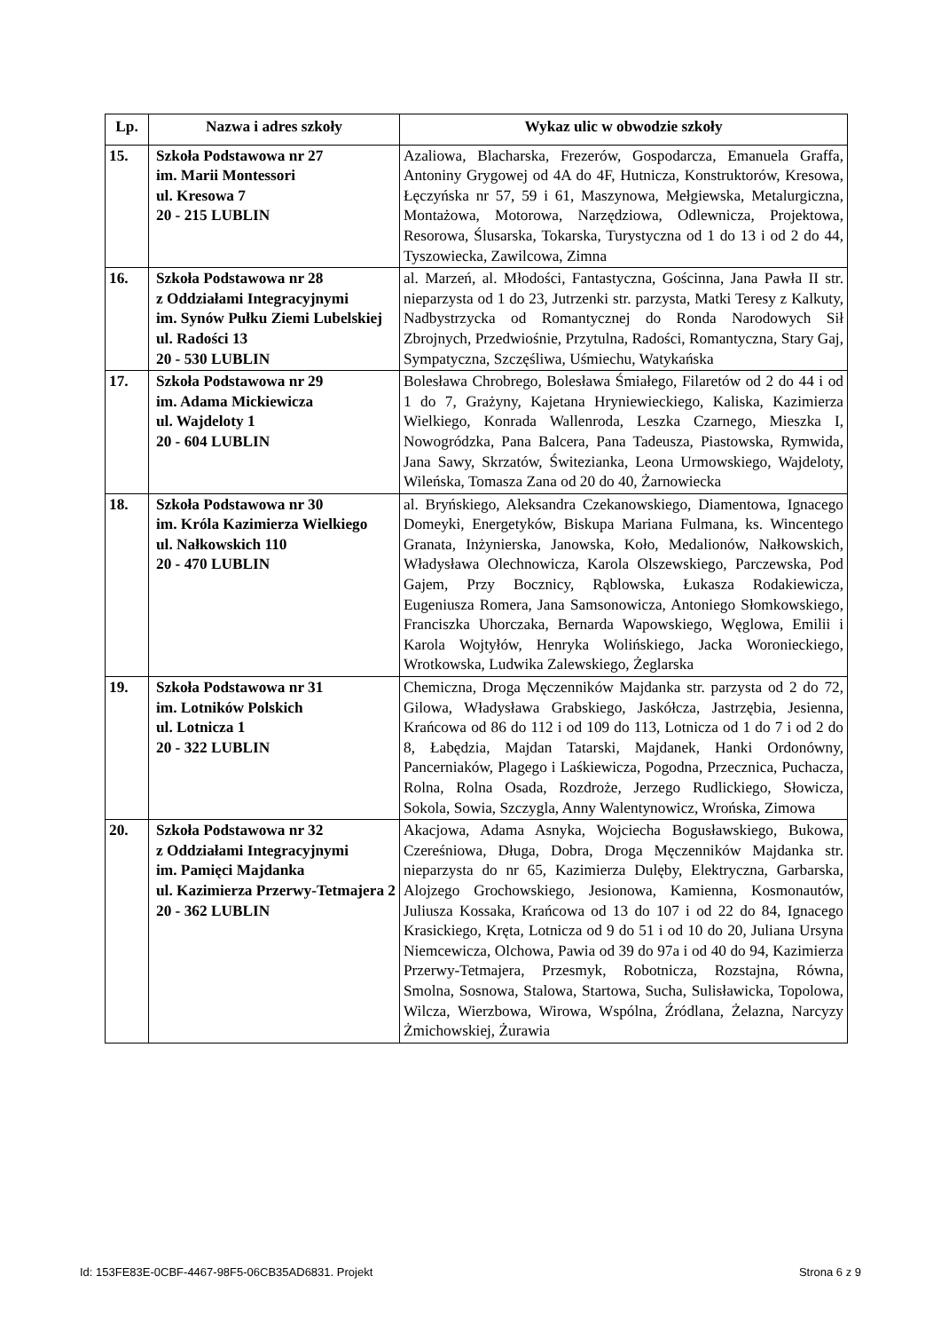| Lp. | Nazwa i adres szkoły | Wykaz ulic w obwodzie szkoły |
| --- | --- | --- |
| 15. | Szkoła Podstawowa nr 27 im. Marii Montessori ul. Kresowa 7 20 - 215 LUBLIN | Azaliowa, Blacharska, Frezerów, Gospodarcza, Emanuela Graffa, Antoniny Grygowej od 4A do 4F, Hutnicza, Konstruktorów, Kresowa, Łęczyńska nr 57, 59 i 61, Maszynowa, Mełgiewska, Metalurgiczna, Montażowa, Motorowa, Narzędziowa, Odlewnicza, Projektowa, Resorowa, Ślusarska, Tokarska, Turystyczna od 1 do 13 i od 2 do 44, Tyszowiecka, Zawilcowa, Zimna |
| 16. | Szkoła Podstawowa nr 28 z Oddziałami Integracyjnymi im. Synów Pułku Ziemi Lubelskiej ul. Radości 13 20 - 530 LUBLIN | al. Marzeń, al. Młodości, Fantastyczna, Gościnna, Jana Pawła II str. nieparzysta od 1 do 23, Jutrzenki str. parzysta, Matki Teresy z Kalkuty, Nadbystrzycka od Romantycznej do Ronda Narodowych Sił Zbrojnych, Przedwiośnie, Przytulna, Radości, Romantyczna, Stary Gaj, Sympatyczna, Szczęśliwa, Uśmiechu, Watykańska |
| 17. | Szkoła Podstawowa nr 29 im. Adama Mickiewicza ul. Wajdeloty 1 20 - 604 LUBLIN | Bolesława Chrobrego, Bolesława Śmiałego, Filaretów od 2 do 44 i od 1 do 7, Grażyny, Kajetana Hryniewieckiego, Kaliska, Kazimierza Wielkiego, Konrada Wallenroda, Leszka Czarnego, Mieszka I, Nowogródzka, Pana Balcera, Pana Tadeusza, Piastowska, Rymwida, Jana Sawy, Skrzatów, Świtezianka, Leona Urmowskiego, Wajdeloty, Wileńska, Tomasza Zana od 20 do 40, Żarnowiecka |
| 18. | Szkoła Podstawowa nr 30 im. Króla Kazimierza Wielkiego ul. Nałkowskich 110 20 - 470 LUBLIN | al. Bryńskiego, Aleksandra Czekanowskiego, Diamentowa, Ignacego Domeyki, Energetyków, Biskupa Mariana Fulmana, ks. Wincentego Granata, Inżynierska, Janowska, Koło, Medalionów, Nałkowskich, Władysława Olechnowicza, Karola Olszewskiego, Parczewska, Pod Gajem, Przy Bocznicy, Rąblowska, Łukasza Rodakiewicza, Eugeniusza Romera, Jana Samsonowicza, Antoniego Słomkowskiego, Franciszka Uhorczaka, Bernarda Wapowskiego, Węglowa, Emilii i Karola Wojtyłów, Henryka Wolińskiego, Jacka Woronieckiego, Wrotkowska, Ludwika Zalewskiego, Żeglarska |
| 19. | Szkoła Podstawowa nr 31 im. Lotników Polskich ul. Lotnicza 1 20 - 322 LUBLIN | Chemiczna, Droga Męczenników Majdanka str. parzysta od 2 do 72, Gilowa, Władysława Grabskiego, Jaskółcza, Jastrzębia, Jesienna, Krańcowa od 86 do 112 i od 109 do 113, Lotnicza od 1 do 7 i od 2 do 8, Łabędzia, Majdan Tatarski, Majdanek, Hanki Ordonówny, Pancerniaków, Plagego i Laśkiewicza, Pogodna, Przecznica, Puchacza, Rolna, Rolna Osada, Rozdroże, Jerzego Rudlickiego, Słowicza, Sokola, Sowia, Szczygla, Anny Walentynowicz, Wrońska, Zimowa |
| 20. | Szkoła Podstawowa nr 32 z Oddziałami Integracyjnymi im. Pamięci Majdanka ul. Kazimierza Przerwy-Tetmajera 2 20 - 362 LUBLIN | Akacjowa, Adama Asnyka, Wojciecha Bogusławskiego, Bukowa, Czereśniowa, Długa, Dobra, Droga Męczenników Majdanka str. nieparzysta do nr 65, Kazimierza Dulęby, Elektryczna, Garbarska, Alojzego Grochowskiego, Jesionowa, Kamienna, Kosmonautów, Juliusza Kossaka, Krańcowa od 13 do 107 i od 22 do 84, Ignacego Krasickiego, Kręta, Lotnicza od 9 do 51 i od 10 do 20, Juliana Ursyna Niemcewicza, Olchowa, Pawia od 39 do 97a i od 40 do 94, Kazimierza Przerwy-Tetmajera, Przesmyk, Robotnicza, Rozstajna, Równa, Smolna, Sosnowa, Stalowa, Startowa, Sucha, Sulisławicka, Topolowa, Wilcza, Wierzbowa, Wirowa, Wspólna, Źródlana, Żelazna, Narcyzy Żmichowskiej, Żurawia |
Id: 153FE83E-0CBF-4467-98F5-06CB35AD6831. Projekt Strona 6 z 9